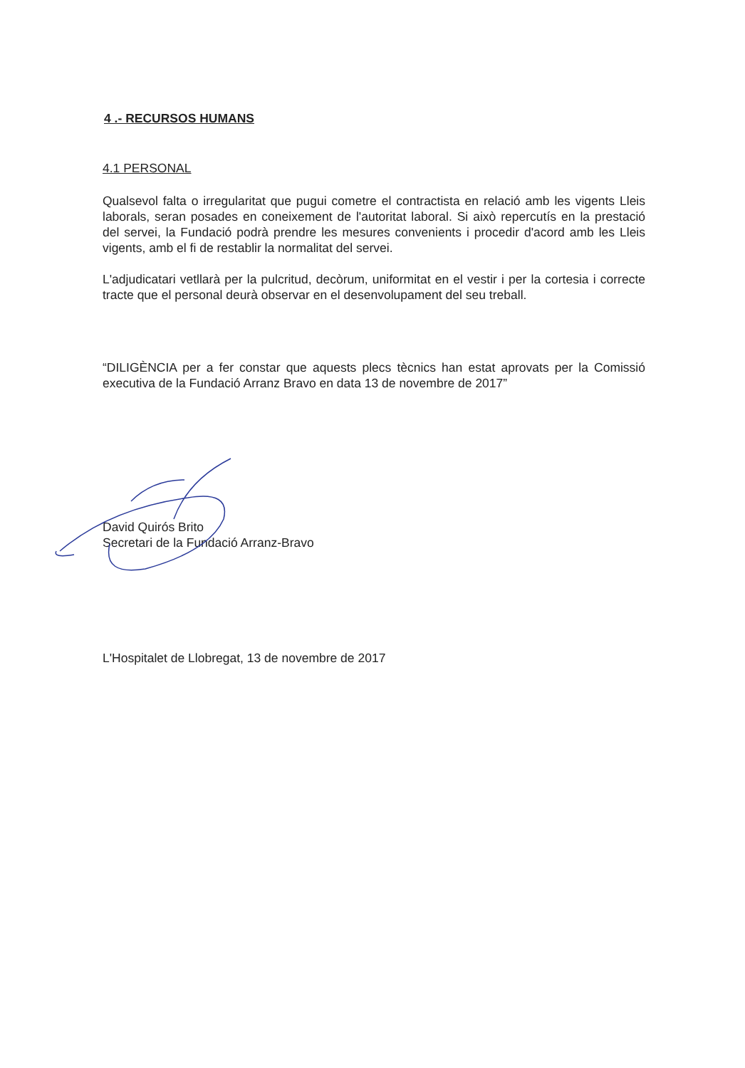4 .- RECURSOS HUMANS
4.1 PERSONAL
Qualsevol falta o irregularitat que pugui cometre el contractista en relació amb les vigents Lleis laborals, seran posades en coneixement de l'autoritat laboral. Si això repercutís en la prestació del servei, la Fundació podrà prendre les mesures convenients i procedir d'acord amb les Lleis vigents, amb el fi de restablir la normalitat del servei.
L'adjudicatari vetllarà per la pulcritud, decòrum, uniformitat en el vestir i per la cortesia i correcte tracte que el personal deurà observar en el desenvolupament del seu treball.
“DILIGÈNCIA per a fer constar que aquests plecs tècnics han estat aprovats per la Comissió executiva de la Fundació Arranz Bravo en data 13 de novembre de 2017”
David Quirós Brito
Secretari de la Fundació Arranz-Bravo
L'Hospitalet de Llobregat, 13 de novembre de 2017